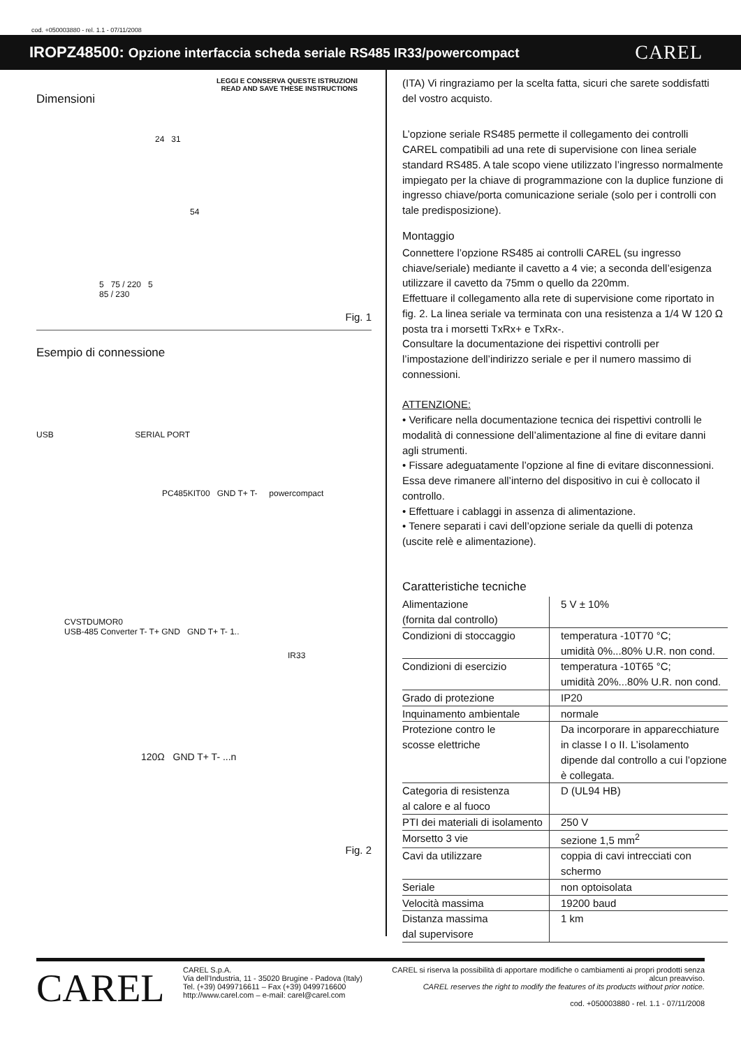cod. +050003880 - rel. 1.1 - 07/11/2008
IROPZ48500: Opzione interfaccia scheda seriale RS485 IR33/powercompact
CAREL
LEGGI E CONSERVA QUESTE ISTRUZIONI
READ AND SAVE THESE INSTRUCTIONS
Dimensioni
24 31
54
5 75 / 220 5
85 / 230
Fig. 1
Esempio di connessione
USB SERIAL PORT
PC485KIT00 GND T+ T- powercompact
CVSTDUMOR0
USB-485 Converter T- T+ GND GND T+ T- 1..
IR33
120Ω GND T+ T- ...n
Fig. 2
(ITA) Vi ringraziamo per la scelta fatta, sicuri che sarete soddisfatti del vostro acquisto.
L’opzione seriale RS485 permette il collegamento dei controlli CAREL compatibili ad una rete di supervisione con linea seriale standard RS485. A tale scopo viene utilizzato l’ingresso normalmente impiegato per la chiave di programmazione con la duplice funzione di ingresso chiave/porta comunicazione seriale (solo per i controlli con tale predisposizione).
Montaggio
Connettere l’opzione RS485 ai controlli CAREL (su ingresso chiave/seriale) mediante il cavetto a 4 vie; a seconda dell’esigenza utilizzare il cavetto da 75mm o quello da 220mm.
Effettuare il collegamento alla rete di supervisione come riportato in fig. 2. La linea seriale va terminata con una resistenza a 1/4 W 120 Ω posta tra i morsetti TxRx+ e TxRx-.
Consultare la documentazione dei rispettivi controlli per l’impostazione dell’indirizzo seriale e per il numero massimo di connessioni.
ATTENZIONE:
• Verificare nella documentazione tecnica dei rispettivi controlli le modalità di connessione dell’alimentazione al fine di evitare danni agli strumenti.
• Fissare adeguatamente l’opzione al fine di evitare disconnessioni. Essa deve rimanere all’interno del dispositivo in cui è collocato il controllo.
• Effettuare i cablaggi in assenza di alimentazione.
• Tenere separati i cavi dell’opzione seriale da quelli di potenza (uscite relè e alimentazione).
Caratteristiche tecniche
| Alimentazione (fornita dal controllo) | 5 V ± 10% |
| Condizioni di stoccaggio | temperatura -10T70 °C; umidità 0%...80% U.R. non cond. |
| Condizioni di esercizio | temperatura -10T65 °C; umidità 20%...80% U.R. non cond. |
| Grado di protezione | IP20 |
| Inquinamento ambientale | normale |
| Protezione contro le scosse elettriche | Da incorporare in apparecchiature in classe I o II. L’isolamento dipende dal controllo a cui l’opzione è collegata. |
| Categoria di resistenza al calore e al fuoco | D (UL94 HB) |
| PTI dei materiali di isolamento | 250 V |
| Morsetto 3 vie | sezione 1,5 mm<sup>2</sup> |
| Cavi da utilizzare | coppia di cavi intrecciati con schermo |
| Seriale | non optoisolata |
| Velocità massima | 19200 baud |
| Distanza massima dal supervisore | 1 km |
CAREL
CAREL S.p.A.
Via dell’Industria, 11 - 35020 Brugine - Padova (Italy)
Tel. (+39) 0499716611 – Fax (+39) 0499716600
http://www.carel.com – e-mail: carel@carel.com
CAREL si riserva la possibilità di apportare modifiche o cambiamenti ai propri prodotti senza alcun preavviso.
CAREL reserves the right to modify the features of its products without prior notice.
cod. +050003880 - rel. 1.1 - 07/11/2008